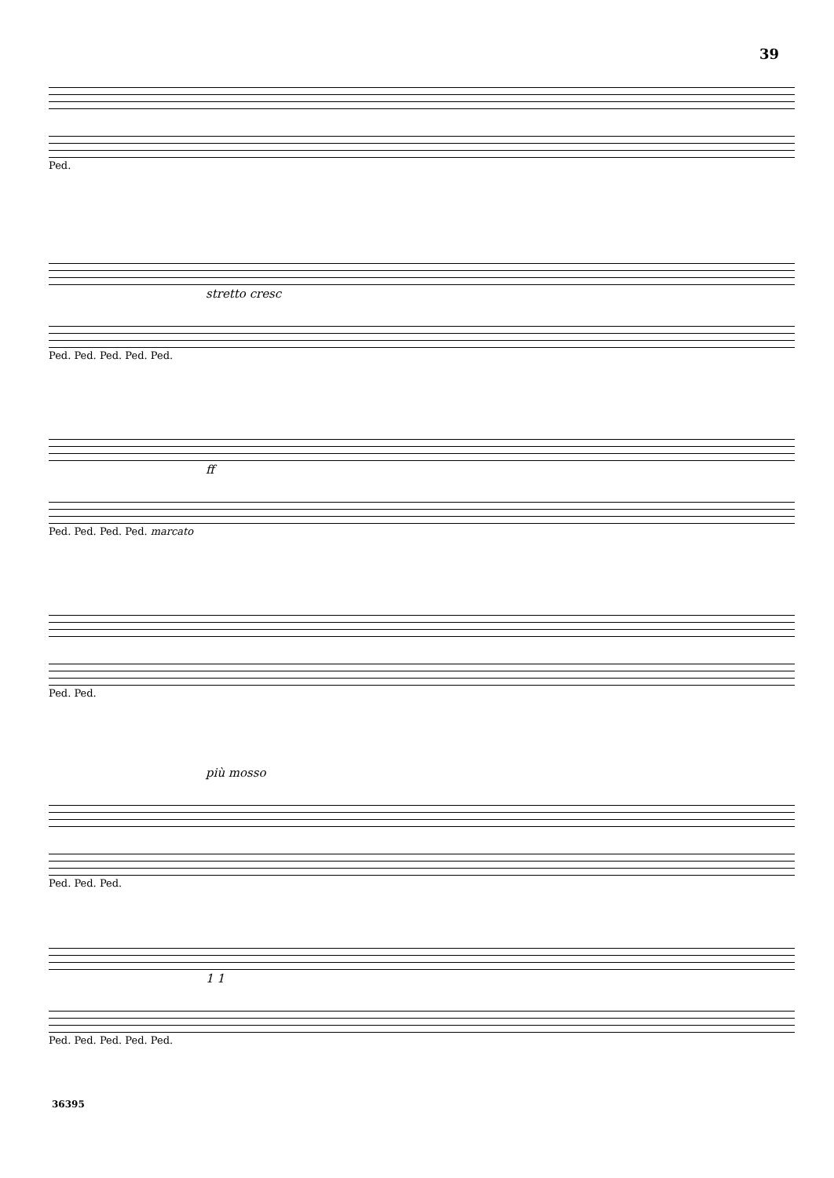39
Ped.
stretto cresc
Ped. Ped. Ped. Ped. Ped.
ff
Ped. Ped. Ped. Ped. marcato
Ped. Ped.
più mosso
Ped. Ped. Ped.
1 1
Ped. Ped. Ped. Ped. Ped.
36395